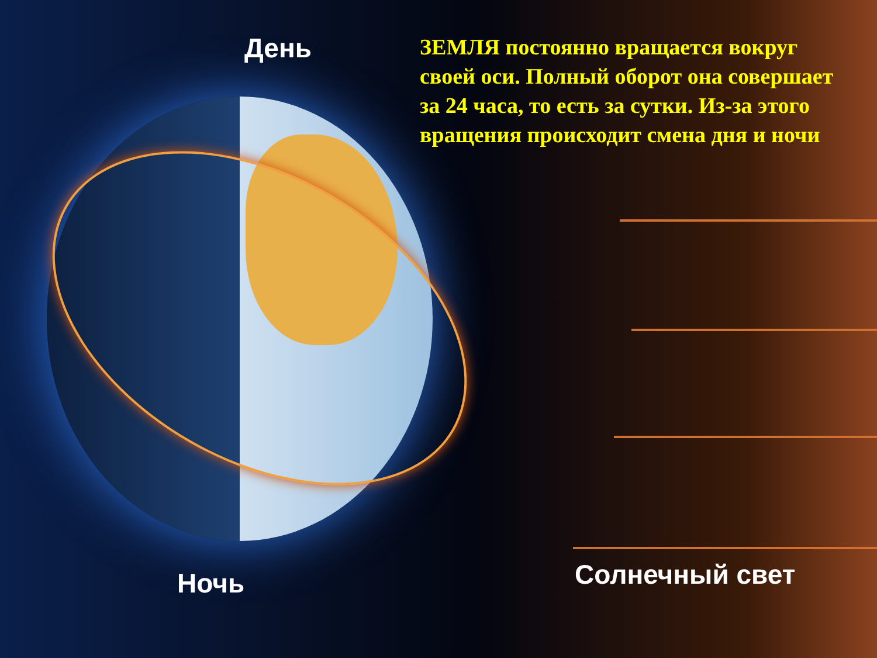День
ЗЕМЛЯ постоянно вращается вокруг своей оси. Полный оборот она совершает за 24 часа, то есть за сутки. Из-за этого вращения происходит смена дня и ночи
Ночь Солнечный свет